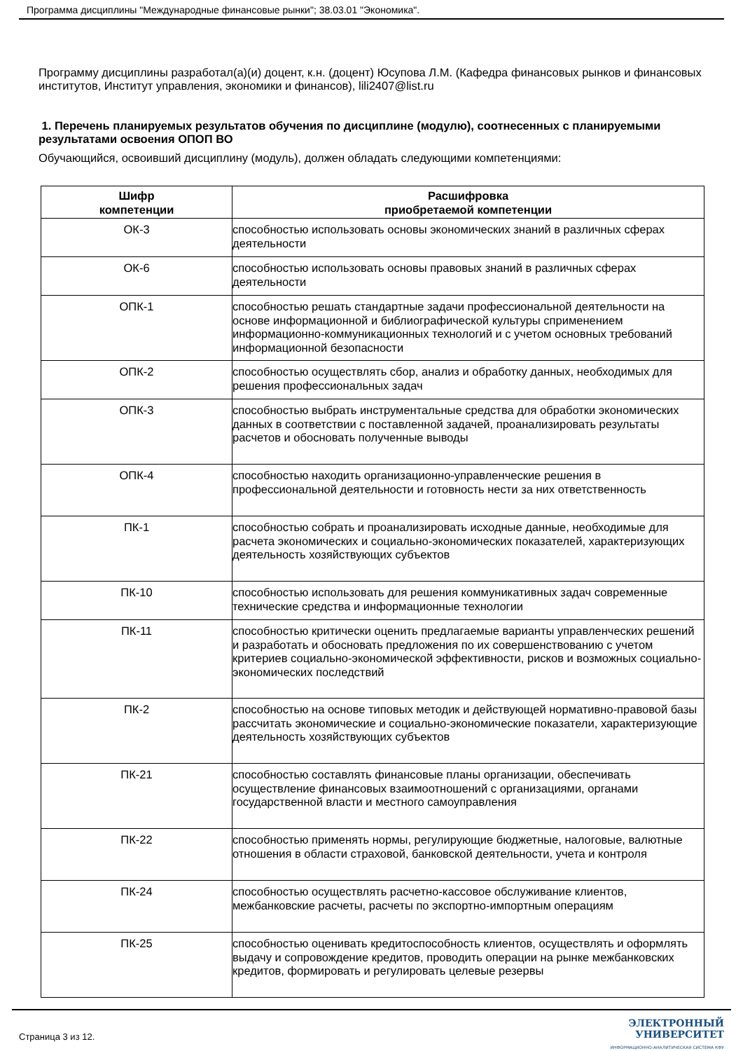Программа дисциплины "Международные финансовые рынки"; 38.03.01 "Экономика".
Программу дисциплины разработал(а)(и) доцент, к.н. (доцент) Юсупова Л.М. (Кафедра финансовых рынков и финансовых институтов, Институт управления, экономики и финансов), lili2407@list.ru
1. Перечень планируемых результатов обучения по дисциплине (модулю), соотнесенных с планируемыми результатами освоения ОПОП ВО
Обучающийся, освоивший дисциплину (модуль), должен обладать следующими компетенциями:
| Шифр компетенции | Расшифровка приобретаемой компетенции |
| --- | --- |
| ОК-3 | способностью использовать основы экономических знаний в различных сферах деятельности |
| ОК-6 | способностью использовать основы правовых знаний в различных сферах деятельности |
| ОПК-1 | способностью решать стандартные задачи профессиональной деятельности на основе информационной и библиографической культуры сприменением информационно-коммуникационных технологий и с учетом основных требований информационной безопасности |
| ОПК-2 | способностью осуществлять сбор, анализ и обработку данных, необходимых для решения профессиональных задач |
| ОПК-3 | способностью выбрать инструментальные средства для обработки экономических данных в соответствии с поставленной задачей, проанализировать результаты расчетов и обосновать полученные выводы |
| ОПК-4 | способностью находить организационно-управленческие решения в профессиональной деятельности и готовность нести за них ответственность |
| ПК-1 | способностью собрать и проанализировать исходные данные, необходимые для расчета экономических и социально-экономических показателей, характеризующих деятельность хозяйствующих субъектов |
| ПК-10 | способностью использовать для решения коммуникативных задач современные технические средства и информационные технологии |
| ПК-11 | способностью критически оценить предлагаемые варианты управленческих решений и разработать и обосновать предложения по их совершенствованию с учетом критериев социально-экономической эффективности, рисков и возможных социально-экономических последствий |
| ПК-2 | способностью на основе типовых методик и действующей нормативно-правовой базы рассчитать экономические и социально-экономические показатели, характеризующие деятельность хозяйствующих субъектов |
| ПК-21 | способностью составлять финансовые планы организации, обеспечивать осуществление финансовых взаимоотношений с организациями, органами государственной власти и местного самоуправления |
| ПК-22 | способностью применять нормы, регулирующие бюджетные, налоговые, валютные отношения в области страховой, банковской деятельности, учета и контроля |
| ПК-24 | способностью осуществлять расчетно-кассовое обслуживание клиентов, межбанковские расчеты, расчеты по экспортно-импортным операциям |
| ПК-25 | способностью оценивать кредитоспособность клиентов, осуществлять и оформлять выдачу и сопровождение кредитов, проводить операции на рынке межбанковских кредитов, формировать и регулировать целевые резервы |
Страница 3 из 12.
ЭЛЕКТРОННЫЙ
УНИВЕРСИТЕТ
ИНФОРМАЦИОННО-АНАЛИТИЧЕСКАЯ СИСТЕМА КФУ